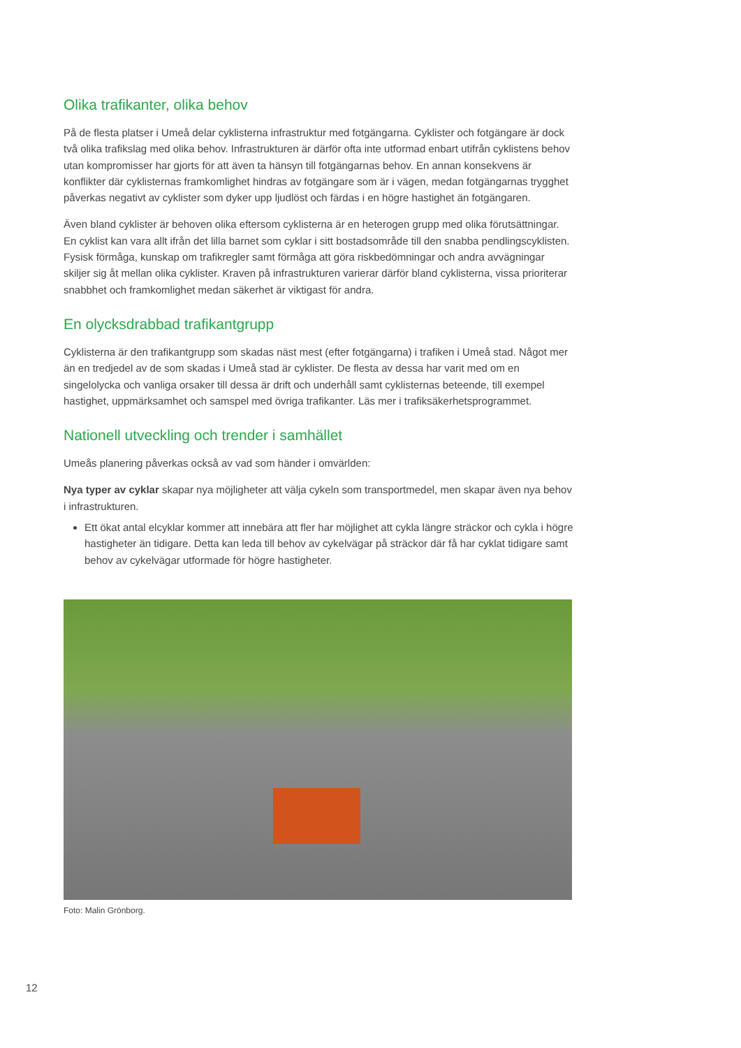Olika trafikanter, olika behov
På de flesta platser i Umeå delar cyklisterna infrastruktur med fotgängarna. Cyklister och fotgängare är dock två olika trafikslag med olika behov. Infrastrukturen är därför ofta inte utformad enbart utifrån cyklistens behov utan kompromisser har gjorts för att även ta hänsyn till fotgängarnas behov. En annan konsekvens är konflikter där cyklisternas framkomlighet hindras av fotgängare som är i vägen, medan fotgängarnas trygghet påverkas negativt av cyklister som dyker upp ljudlöst och färdas i en högre hastighet än fotgängaren.
Även bland cyklister är behoven olika eftersom cyklisterna är en heterogen grupp med olika förut­sättningar. En cyklist kan vara allt ifrån det lilla barnet som cyklar i sitt bostadsområde till den snabba pendlingscyklisten. Fysisk förmåga, kunskap om trafikregler samt förmåga att göra riskbedömningar och andra avvägningar skiljer sig åt mellan olika cyklister. Kraven på infrastrukturen varierar därför bland cyklisterna, vissa prioriterar snabbhet och framkomlighet medan säkerhet är viktigast för andra.
En olycksdrabbad trafikantgrupp
Cyklisterna är den trafikantgrupp som skadas näst mest (efter fotgängarna) i trafiken i Umeå stad. Något mer än en tredjedel av de som skadas i Umeå stad är cyklister. De flesta av dessa har varit med om en singelolycka och vanliga orsaker till dessa är drift och underhåll samt cyklisternas beteende, till exempel hastighet, uppmärksamhet och samspel med övriga trafikanter. Läs mer i trafiksäkerhetsprogrammet.
Nationell utveckling och trender i samhället
Umeås planering påverkas också av vad som händer i omvärlden:
Nya typer av cyklar skapar nya möjligheter att välja cykeln som transportmedel, men skapar även nya behov i infrastrukturen.
Ett ökat antal elcyklar kommer att innebära att fler har möjlighet att cykla längre sträckor och cykla i högre hastigheter än tidigare. Detta kan leda till behov av cykelvägar på sträckor där få har cyklat tidigare samt behov av cykelvägar utformade för högre hastigheter.
Foto: Malin Grönborg.
12